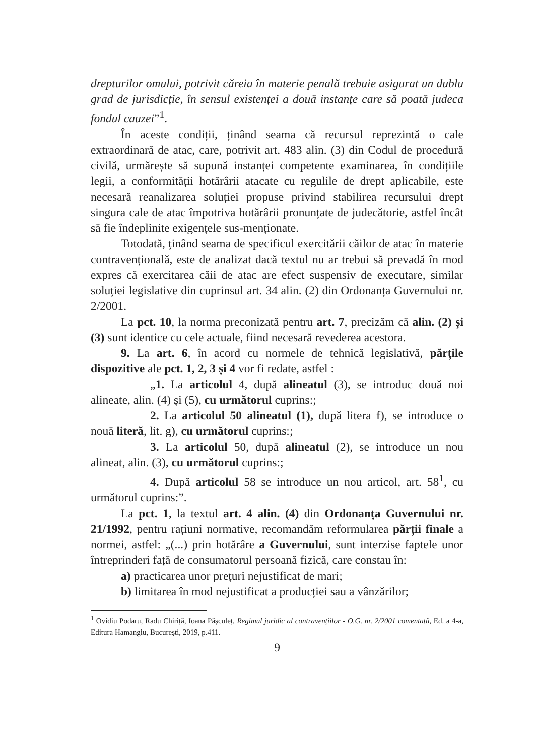drepturilor omului, potrivit căreia în materie penală trebuie asigurat un dublu grad de jurisdicție, în sensul existenței a două instanțe care să poată judeca fondul cauzei”<sup>1</sup>.
În aceste condiții, ținând seama că recursul reprezintă o cale extraordinară de atac, care, potrivit art. 483 alin. (3) din Codul de procedură civilă, urmărește să supună instanței competente examinarea, în condițiile legii, a conformității hotărârii atacate cu regulile de drept aplicabile, este necesară reanalizarea soluției propuse privind stabilirea recursului drept singura cale de atac împotriva hotărârii pronunțate de judecătorie, astfel încât să fie îndeplinite exigențele sus-menționate.
Totodată, ținând seama de specificul exercitării căilor de atac în materie contravențională, este de analizat dacă textul nu ar trebui să prevadă în mod expres că exercitarea căii de atac are efect suspensiv de executare, similar soluției legislative din cuprinsul art. 34 alin. (2) din Ordonanța Guvernului nr. 2/2001.
La pct. 10, la norma preconizată pentru art. 7, precizăm că alin. (2) și (3) sunt identice cu cele actuale, fiind necesară revederea acestora.
9. La art. 6, în acord cu normele de tehnică legislativă, părțile dispozitive ale pct. 1, 2, 3 și 4 vor fi redate, astfel :
„1. La articolul 4, după alineatul (3), se introduc două noi alineate, alin. (4) și (5), cu următorul cuprins:;
2. La articolul 50 alineatul (1), după litera f), se introduce o nouă literă, lit. g), cu următorul cuprins:;
3. La articolul 50, după alineatul (2), se introduce un nou alineat, alin. (3), cu următorul cuprins:;
4. După articolul 58 se introduce un nou articol, art. 58<sup>1</sup>, cu următorul cuprins:”.
La pct. 1, la textul art. 4 alin. (4) din Ordonanța Guvernului nr. 21/1992, pentru rațiuni normative, recomandăm reformularea părții finale a normei, astfel: „(...) prin hotărâre a Guvernului, sunt interzise faptele unor întreprinderi față de consumatorul persoană fizică, care constau în:
a) practicarea unor prețuri nejustificat de mari;
b) limitarea în mod nejustificat a producției sau a vânzărilor;
<sup>1</sup> Ovidiu Podaru, Radu Chiriță, Ioana Pășculeț, Regimul juridic al contravențiilor - O.G. nr. 2/2001 comentată, Ed. a 4-a, Editura Hamangiu, București, 2019, p.411.
9